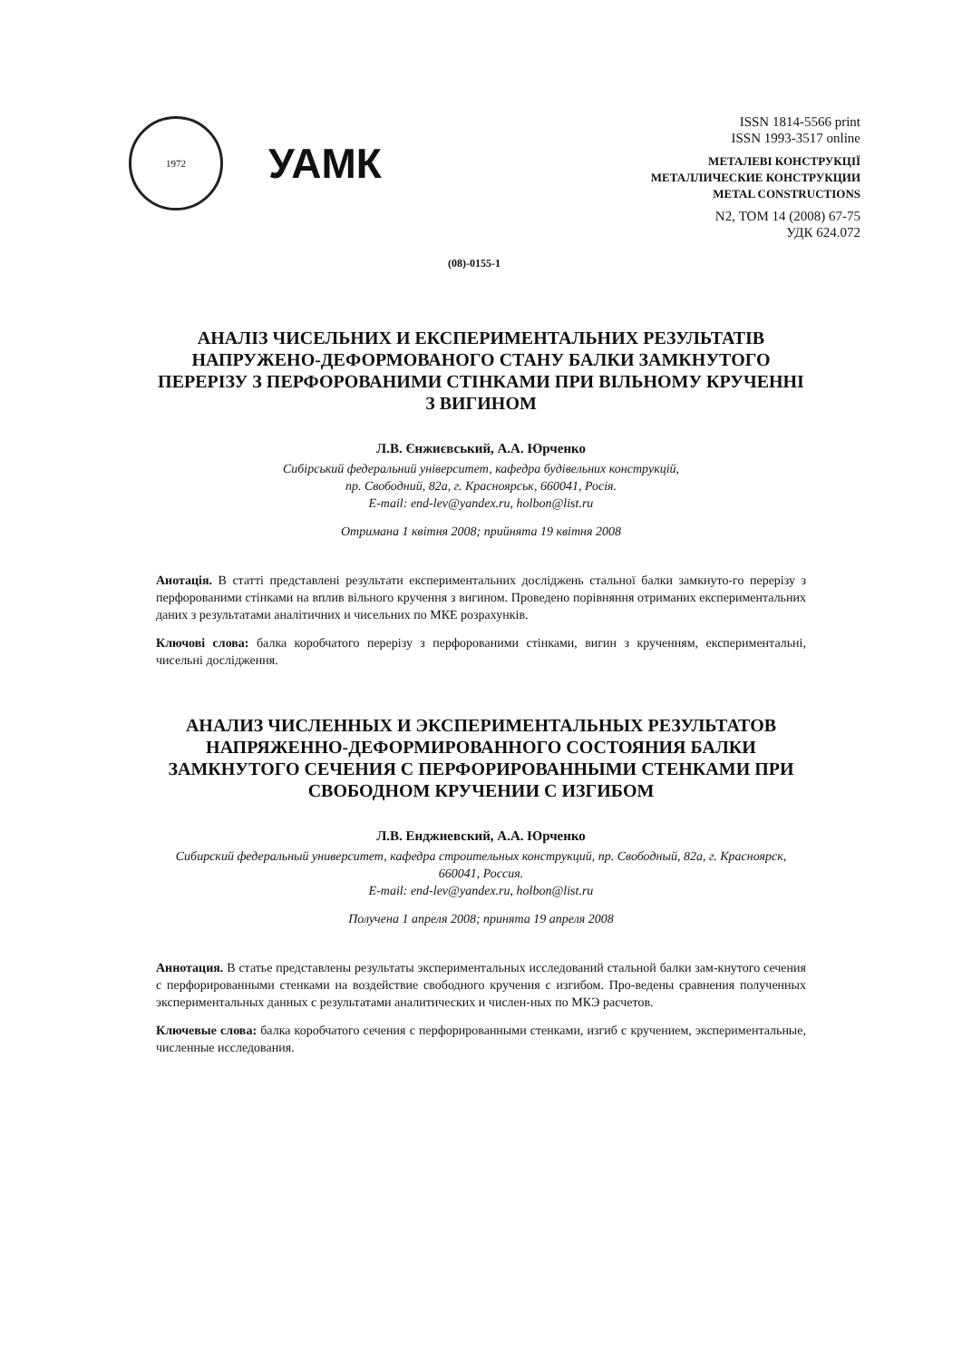1972
УАМК
ISSN 1814-5566 print
ISSN 1993-3517 online
МЕТАЛЕВІ КОНСТРУКЦІЇ
МЕТАЛЛИЧЕСКИЕ КОНСТРУКЦИИ
METAL CONSTRUCTIONS
N2, ТОМ 14 (2008) 67-75
УДК 624.072
(08)-0155-1
АНАЛІЗ ЧИСЕЛЬНИХ И ЕКСПЕРИМЕНТАЛЬНИХ РЕЗУЛЬТАТІВ НАПРУЖЕНО-ДЕФОРМОВАНОГО СТАНУ БАЛКИ ЗАМКНУТОГО ПЕРЕРІЗУ З ПЕРФОРОВАНИМИ СТІНКАМИ ПРИ ВІЛЬНОМУ КРУЧЕННІ З ВИГИНОМ
Л.В. Єнжиєвський, А.А. Юрченко
Сибірський федеральний університет, кафедра будівельних конструкцій,
пр. Свободний, 82а, г. Красноярськ, 660041, Росія.
E-mail: end-lev@yandex.ru, holbon@list.ru
Отримана 1 квітня 2008; прийнята 19 квітня 2008
Анотація. В статті представлені результати експериментальних досліджень стальної балки замкнуто-го перерізу з перфорованими стінками на вплив вільного кручення з вигином. Проведено порівняння отриманих експериментальних даних з результатами аналітичних и чисельних по МКЕ розрахунків.
Ключові слова: балка коробчатого перерізу з перфорованими стінками, вигин з крученням, експериментальні, чисельні дослідження.
АНАЛИЗ ЧИСЛЕННЫХ И ЭКСПЕРИМЕНТАЛЬНЫХ РЕЗУЛЬТАТОВ НАПРЯЖЕННО-ДЕФОРМИРОВАННОГО СОСТОЯНИЯ БАЛКИ ЗАМКНУТОГО СЕЧЕНИЯ С ПЕРФОРИРОВАННЫМИ СТЕНКАМИ ПРИ СВОБОДНОМ КРУЧЕНИИ С ИЗГИБОМ
Л.В. Енджиевский, А.А. Юрченко
Сибирский федеральный университет, кафедра строительных конструкций, пр. Свободный, 82а, г. Красноярск, 660041, Россия.
E-mail: end-lev@yandex.ru, holbon@list.ru
Получена 1 апреля 2008; принята 19 апреля 2008
Аннотация. В статье представлены результаты экспериментальных исследований стальной балки зам-кнутого сечения с перфорированными стенками на воздействие свободного кручения с изгибом. Про-ведены сравнения полученных экспериментальных данных с результатами аналитических и числен-ных по МКЭ расчетов.
Ключевые слова: балка коробчатого сечения с перфорированными стенками, изгиб с кручением, экспериментальные, численные исследования.